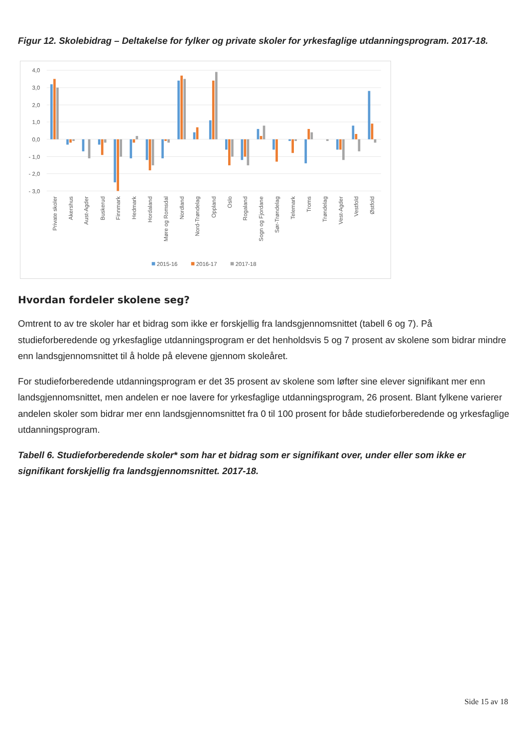Figur 12. Skolebidrag – Deltakelse for fylker og private skoler for yrkesfaglige utdanningsprogram. 2017-18.
4,0
3,0
2,0
1,0
0,0
- 1,0
- 2,0
- 3,0
Private skoler
Akershus
Aust-Agder
Buskerud
Finnmark
Hedmark
Hordaland
Møre og Romsdal
Nordland
Nord-Trøndelag
Oppland
Oslo
Rogaland
Sogn og Fjordane
Sør-Trøndelag
Telemark
Troms
Trøndelag
Vest-Agder
Vestfold
Østfold
2015-16
2016-17
2017-18
Hvordan fordeler skolene seg?
Omtrent to av tre skoler har et bidrag som ikke er forskjellig fra landsgjennomsnittet (tabell 6 og 7). På studieforberedende og yrkesfaglige utdanningsprogram er det henholdsvis 5 og 7 prosent av skolene som bidrar mindre enn landsgjennomsnittet til å holde på elevene gjennom skoleåret.
For studieforberedende utdanningsprogram er det 35 prosent av skolene som løfter sine elever signifikant mer enn landsgjennomsnittet, men andelen er noe lavere for yrkesfaglige utdanningsprogram, 26 prosent. Blant fylkene varierer andelen skoler som bidrar mer enn landsgjennomsnittet fra 0 til 100 prosent for både studieforberedende og yrkesfaglige utdanningsprogram.
Tabell 6. Studieforberedende skoler* som har et bidrag som er signifikant over, under eller som ikke er signifikant forskjellig fra landsgjennomsnittet. 2017-18.
Side 15 av 18